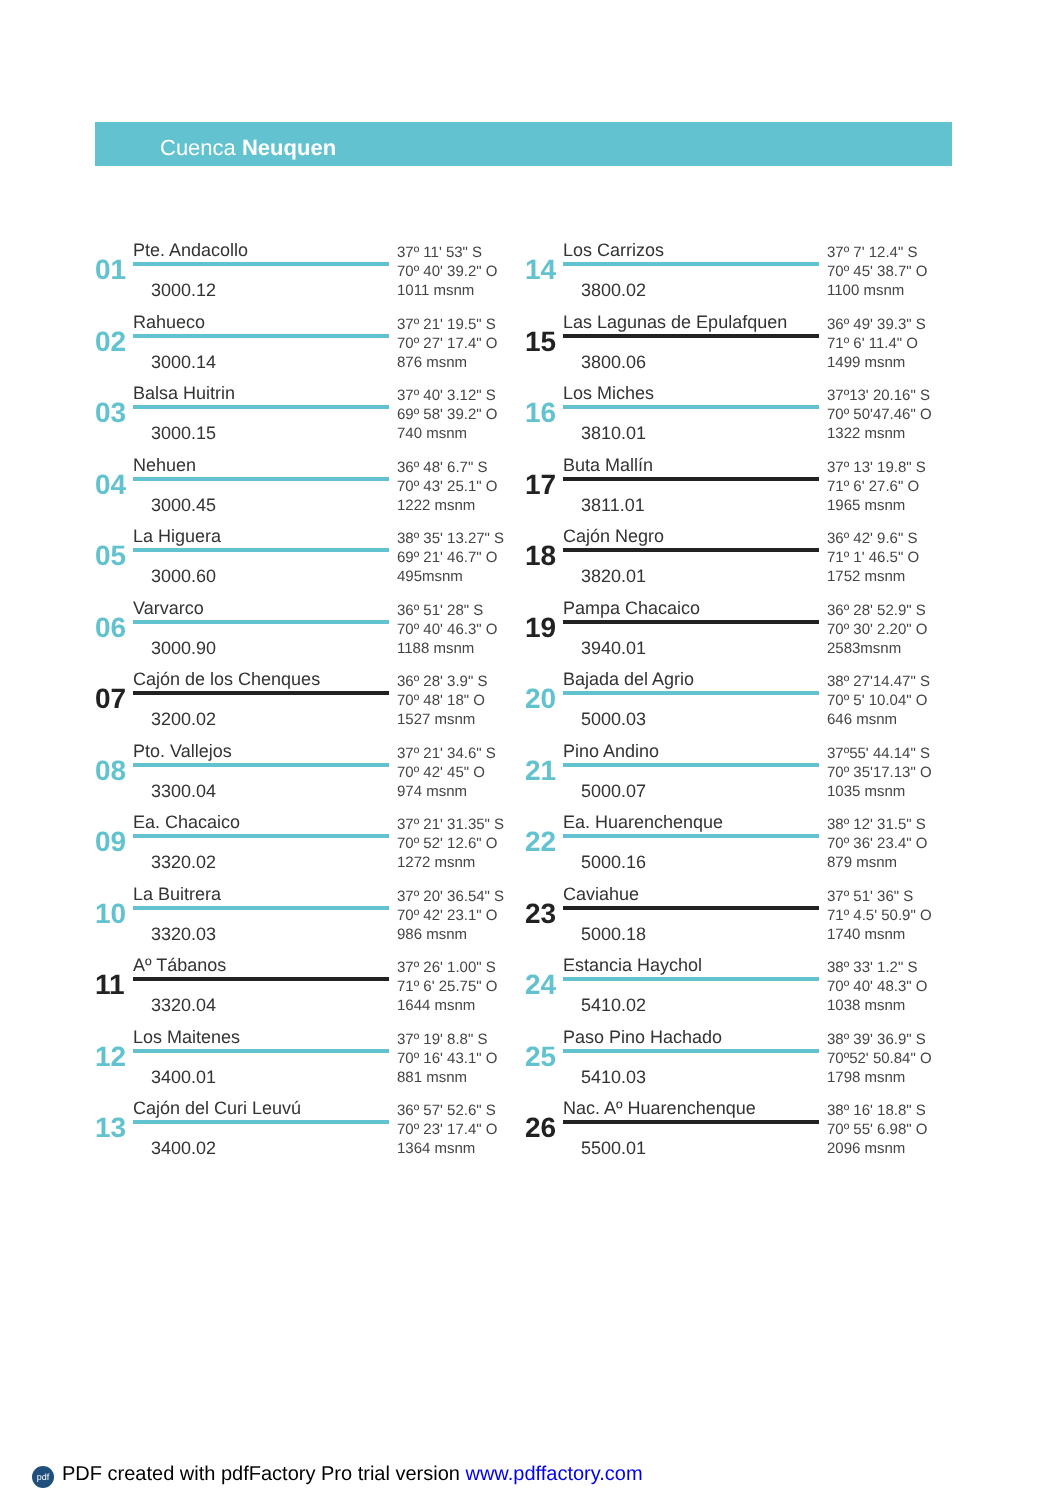Cuenca Neuquen
01
Pte. Andacollo
3000.12
37º 11' 53" S
70º 40' 39.2" O
1011 msnm
02
Rahueco
3000.14
37º 21' 19.5" S
70º 27' 17.4" O
876 msnm
03
Balsa Huitrin
3000.15
37º 40' 3.12" S
69º 58' 39.2" O
740 msnm
04
Nehuen
3000.45
36º 48' 6.7" S
70º 43' 25.1" O
1222 msnm
05
La Higuera
3000.60
38º 35' 13.27" S
69º 21' 46.7" O
495msnm
06
Varvarco
3000.90
36º 51' 28" S
70º 40' 46.3" O
1188 msnm
07
Cajón de los Chenques
3200.02
36º 28' 3.9" S
70º 48' 18" O
1527 msnm
08
Pto. Vallejos
3300.04
37º 21' 34.6" S
70º 42' 45" O
974 msnm
09
Ea. Chacaico
3320.02
37º 21' 31.35" S
70º 52' 12.6" O
1272 msnm
10
La Buitrera
3320.03
37º 20' 36.54" S
70º 42' 23.1" O
986 msnm
11
Aº Tábanos
3320.04
37º 26' 1.00" S
71º 6' 25.75" O
1644 msnm
12
Los Maitenes
3400.01
37º 19' 8.8" S
70º 16' 43.1" O
881 msnm
13
Cajón del Curi Leuvú
3400.02
36º 57' 52.6" S
70º 23' 17.4" O
1364 msnm
14
Los Carrizos
3800.02
37º 7' 12.4" S
70º 45' 38.7" O
1100 msnm
15
Las Lagunas de Epulafquen
3800.06
36º 49' 39.3" S
71º 6' 11.4" O
1499 msnm
16
Los Miches
3810.01
37º13' 20.16" S
70º 50'47.46" O
1322 msnm
17
Buta Mallín
3811.01
37º 13' 19.8" S
71º 6' 27.6" O
1965 msnm
18
Cajón Negro
3820.01
36º 42' 9.6" S
71º 1' 46.5" O
1752 msnm
19
Pampa Chacaico
3940.01
36º 28' 52.9" S
70º 30' 2.20" O
2583msnm
20
Bajada del Agrio
5000.03
38º 27'14.47" S
70º 5' 10.04" O
646 msnm
21
Pino Andino
5000.07
37º55' 44.14" S
70º 35'17.13" O
1035 msnm
22
Ea. Huarenchenque
5000.16
38º 12' 31.5" S
70º 36' 23.4" O
879 msnm
23
Caviahue
5000.18
37º 51' 36" S
71º 4.5' 50.9" O
1740 msnm
24
Estancia Haychol
5410.02
38º 33' 1.2" S
70º 40' 48.3" O
1038 msnm
25
Paso Pino Hachado
5410.03
38º 39' 36.9" S
70º52' 50.84" O
1798 msnm
26
Nac. Aº Huarenchenque
5500.01
38º 16' 18.8" S
70º 55' 6.98" O
2096 msnm
pdf PDF created with pdfFactory Pro trial version www.pdffactory.com